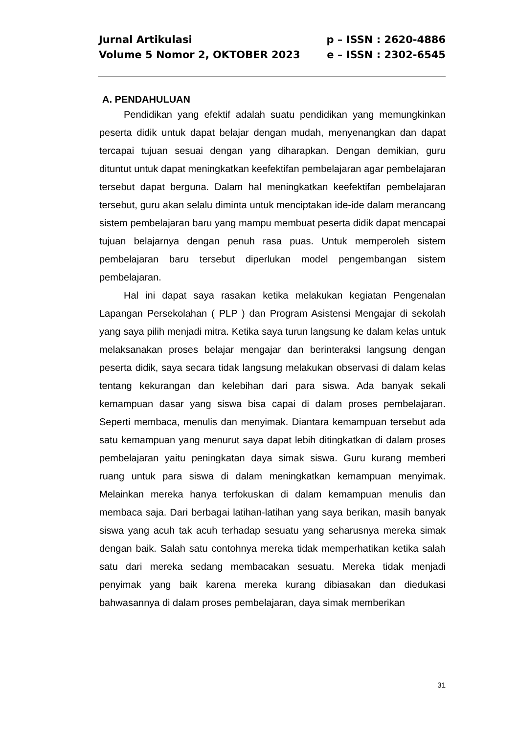Jurnal Artikulasi
Volume 5 Nomor 2, OKTOBER 2023
p – ISSN : 2620-4886
e – ISSN : 2302-6545
A. PENDAHULUAN
Pendidikan yang efektif adalah suatu pendidikan yang memungkinkan peserta didik untuk dapat belajar dengan mudah, menyenangkan dan dapat tercapai tujuan sesuai dengan yang diharapkan. Dengan demikian, guru dituntut untuk dapat meningkatkan keefektifan pembelajaran agar pembelajaran tersebut dapat berguna. Dalam hal meningkatkan keefektifan pembelajaran tersebut, guru akan selalu diminta untuk menciptakan ide-ide dalam merancang sistem pembelajaran baru yang mampu membuat peserta didik dapat mencapai tujuan belajarnya dengan penuh rasa puas. Untuk memperoleh sistem pembelajaran baru tersebut diperlukan model pengembangan sistem pembelajaran.
Hal ini dapat saya rasakan ketika melakukan kegiatan Pengenalan Lapangan Persekolahan ( PLP ) dan Program Asistensi Mengajar di sekolah yang saya pilih menjadi mitra. Ketika saya turun langsung ke dalam kelas untuk melaksanakan proses belajar mengajar dan berinteraksi langsung dengan peserta didik, saya secara tidak langsung melakukan observasi di dalam kelas tentang kekurangan dan kelebihan dari para siswa. Ada banyak sekali kemampuan dasar yang siswa bisa capai di dalam proses pembelajaran. Seperti membaca, menulis dan menyimak. Diantara kemampuan tersebut ada satu kemampuan yang menurut saya dapat lebih ditingkatkan di dalam proses pembelajaran yaitu peningkatan daya simak siswa. Guru kurang memberi ruang untuk para siswa di dalam meningkatkan kemampuan menyimak. Melainkan mereka hanya terfokuskan di dalam kemampuan menulis dan membaca saja. Dari berbagai latihan-latihan yang saya berikan, masih banyak siswa yang acuh tak acuh terhadap sesuatu yang seharusnya mereka simak dengan baik. Salah satu contohnya mereka tidak memperhatikan ketika salah satu dari mereka sedang membacakan sesuatu. Mereka tidak menjadi penyimak yang baik karena mereka kurang dibiasakan dan diedukasi bahwasannya di dalam proses pembelajaran, daya simak memberikan
31